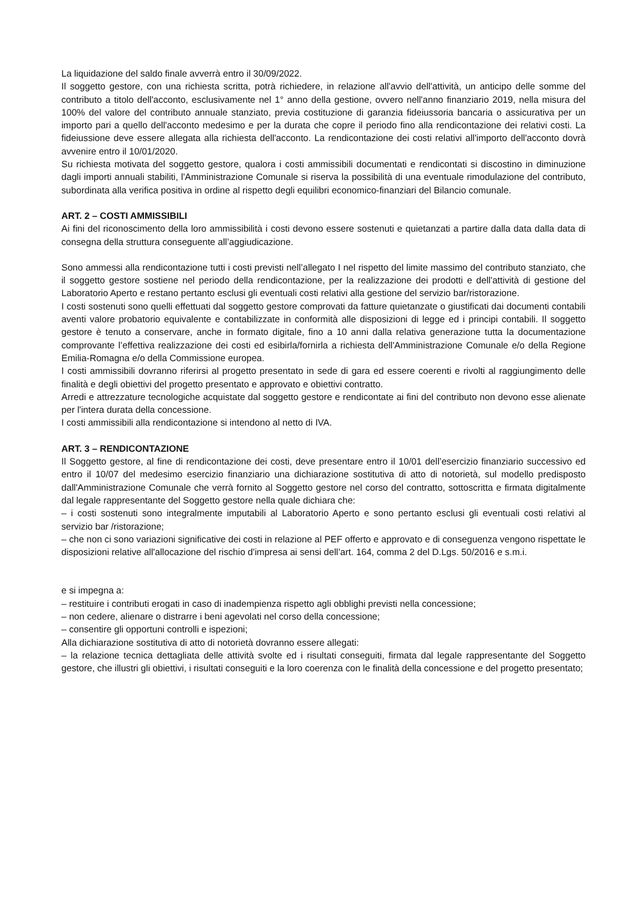La liquidazione del saldo finale avverrà entro il 30/09/2022.
Il soggetto gestore, con una richiesta scritta, potrà richiedere, in relazione all'avvio dell'attività, un anticipo delle somme del contributo a titolo dell'acconto, esclusivamente nel 1° anno della gestione, ovvero nell'anno finanziario 2019, nella misura del 100% del valore del contributo annuale stanziato, previa costituzione di garanzia fideiussoria bancaria o assicurativa per un importo pari a quello dell'acconto medesimo e per la durata che copre il periodo fino alla rendicontazione dei relativi costi. La fideiussione deve essere allegata alla richiesta dell'acconto. La rendicontazione dei costi relativi all'importo dell'acconto dovrà avvenire entro il 10/01/2020.
Su richiesta motivata del soggetto gestore, qualora i costi ammissibili documentati e rendicontati si discostino in diminuzione dagli importi annuali stabiliti, l'Amministrazione Comunale si riserva la possibilità di una eventuale rimodulazione del contributo, subordinata alla verifica positiva in ordine al rispetto degli equilibri economico-finanziari del Bilancio comunale.
ART. 2 – COSTI AMMISSIBILI
Ai fini del riconoscimento della loro ammissibilità i costi devono essere sostenuti e quietanzati a partire dalla data dalla data di consegna della struttura conseguente all’aggiudicazione.
Sono ammessi alla rendicontazione tutti i costi previsti nell’allegato I nel rispetto del limite massimo del contributo stanziato, che il soggetto gestore sostiene nel periodo della rendicontazione, per la realizzazione dei prodotti e dell'attività di gestione del Laboratorio Aperto e restano pertanto esclusi gli eventuali costi relativi alla gestione del servizio bar/ristorazione.
I costi sostenuti sono quelli effettuati dal soggetto gestore comprovati da fatture quietanzate o giustificati dai documenti contabili aventi valore probatorio equivalente e contabilizzate in conformità alle disposizioni di legge ed i principi contabili. Il soggetto gestore è tenuto a conservare, anche in formato digitale, fino a 10 anni dalla relativa generazione tutta la documentazione comprovante l’effettiva realizzazione dei costi ed esibirla/fornirla a richiesta dell'Amministrazione Comunale e/o della Regione Emilia-Romagna e/o della Commissione europea.
I costi ammissibili dovranno riferirsi al progetto presentato in sede di gara ed essere coerenti e rivolti al raggiungimento delle finalità e degli obiettivi del progetto presentato e approvato e obiettivi contratto.
Arredi e attrezzature tecnologiche acquistate dal soggetto gestore e rendicontate ai fini del contributo non devono esse alienate per l'intera durata della concessione.
I costi ammissibili alla rendicontazione si intendono al netto di IVA.
ART. 3 – RENDICONTAZIONE
Il Soggetto gestore, al fine di rendicontazione dei costi, deve presentare entro il 10/01 dell’esercizio finanziario successivo ed entro il 10/07 del medesimo esercizio finanziario una dichiarazione sostitutiva di atto di notorietà, sul modello predisposto dall'Amministrazione Comunale che verrà fornito al Soggetto gestore nel corso del contratto, sottoscritta e firmata digitalmente dal legale rappresentante del Soggetto gestore nella quale dichiara che:
– i costi sostenuti sono integralmente imputabili al Laboratorio Aperto e sono pertanto esclusi gli eventuali costi relativi al servizio bar /ristorazione;
– che non ci sono variazioni significative dei costi in relazione al PEF offerto e approvato e di conseguenza vengono rispettate le disposizioni relative all'allocazione del rischio d'impresa ai sensi dell’art. 164, comma 2 del D.Lgs. 50/2016 e s.m.i.
e si impegna a:
– restituire i contributi erogati in caso di inadempienza rispetto agli obblighi previsti nella concessione;
– non cedere, alienare o distrarre i beni agevolati nel corso della concessione;
– consentire gli opportuni controlli e ispezioni;
Alla dichiarazione sostitutiva di atto di notorietà dovranno essere allegati:
– la relazione tecnica dettagliata delle attività svolte ed i risultati conseguiti, firmata dal legale rappresentante del Soggetto gestore, che illustri gli obiettivi, i risultati conseguiti e la loro coerenza con le finalità della concessione e del progetto presentato;